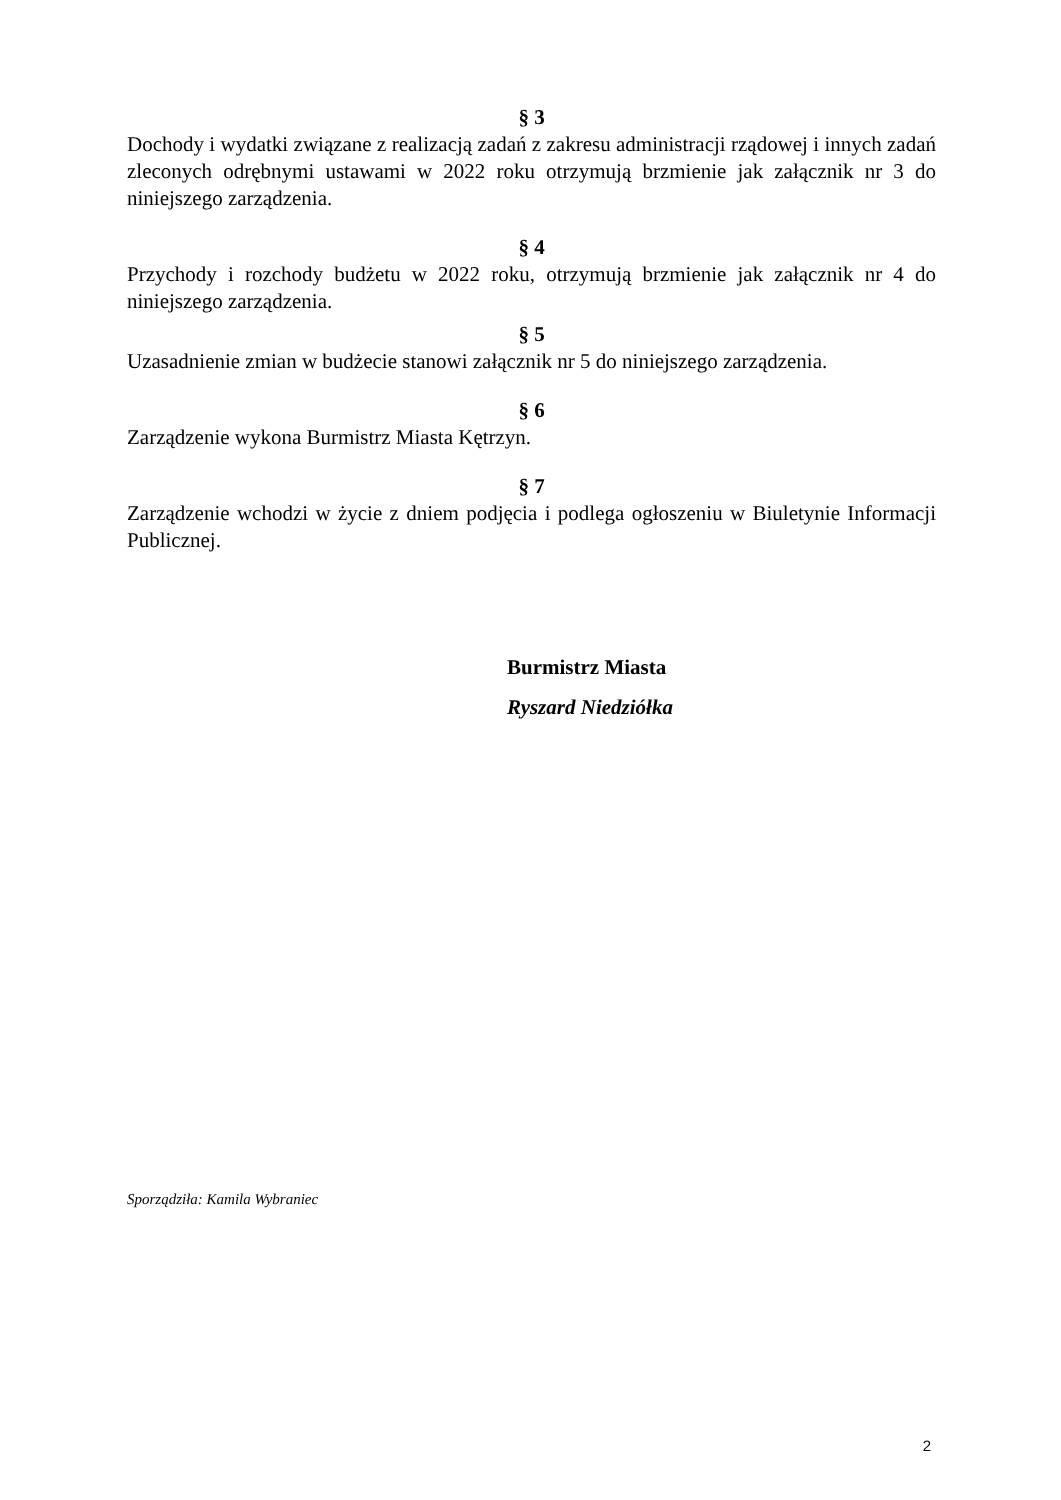§ 3
Dochody i wydatki związane z realizacją zadań z zakresu administracji rządowej i innych zadań zleconych odrębnymi ustawami w 2022 roku otrzymują brzmienie jak załącznik nr 3 do niniejszego zarządzenia.
§ 4
Przychody i rozchody budżetu w 2022 roku, otrzymują brzmienie jak załącznik nr 4 do niniejszego zarządzenia.
§ 5
Uzasadnienie zmian w budżecie stanowi załącznik nr 5 do niniejszego zarządzenia.
§ 6
Zarządzenie wykona Burmistrz Miasta Kętrzyn.
§ 7
Zarządzenie wchodzi w życie z dniem podjęcia i podlega ogłoszeniu w Biuletynie Informacji Publicznej.
Burmistrz Miasta
Ryszard Niedziółka
Sporządziła: Kamila Wybraniec
2